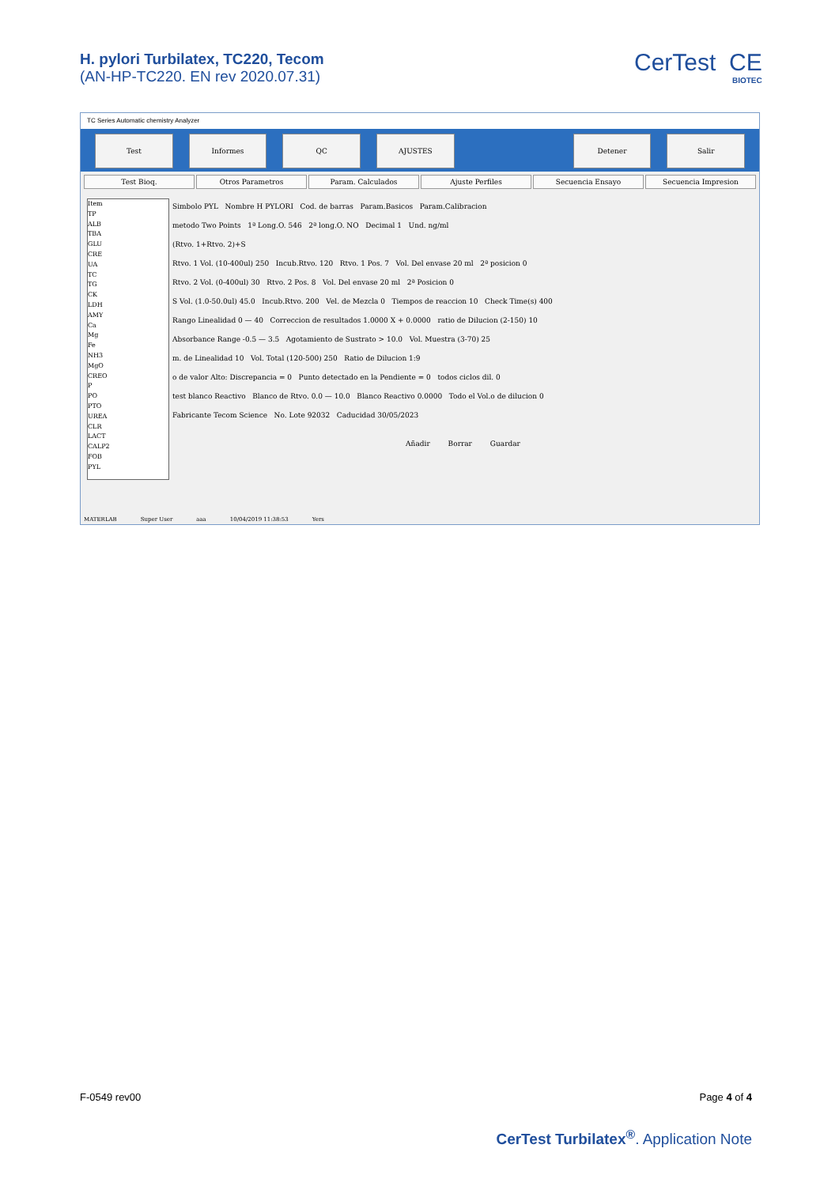H. pylori Turbilatex, TC220, Tecom
(AN-HP-TC220. EN rev 2020.07.31)
CerTest CE
BIOTEC
TC Series Automatic chemistry Analyzer
Test Informes QC AJUSTES Detener Salir
Test Bioq. Otros Parametros Param. Calculados Ajuste Perfiles Secuencia Ensayo Secuencia Impresion
Item
TP
ALB
TBA
GLU
CRE
UA
TC
TG
CK
LDH
AMY
Ca
Mg
Fe
NH3
MgO
CREO
P
PO
PTO
UREA
CLR
LACT
CALP2
FOB
PYL
Simbolo PYL Nombre H PYLORI Cod. de barras Param.Basicos Param.Calibracion
metodo Two Points 1ª Long.O. 546 2ª long.O. NO Decimal 1 Und. ng/ml
(Rtvo. 1+Rtvo. 2)+S
Rtvo. 1 Vol. (10-400ul) 250 Incub.Rtvo. 120 Rtvo. 1 Pos. 7 Vol. Del envase 20 ml 2ª posicion 0
Rtvo. 2 Vol. (0-400ul) 30 Rtvo. 2 Pos. 8 Vol. Del envase 20 ml 2ª Posicion 0
S Vol. (1.0-50.0ul) 45.0 Incub.Rtvo. 200 Vel. de Mezcla 0 Tiempos de reaccion 10 Check Time(s) 400
Rango Linealidad 0 — 40 Correccion de resultados 1.0000 X + 0.0000 ratio de Dilucion (2-150) 10
Absorbance Range -0.5 — 3.5 Agotamiento de Sustrato > 10.0 Vol. Muestra (3-70) 25
m. de Linealidad 10 Vol. Total (120-500) 250 Ratio de Dilucion 1:9
o de valor Alto: Discrepancia = 0 Punto detectado en la Pendiente = 0 todos ciclos dil. 0
test blanco Reactivo Blanco de Rtvo. 0.0 — 10.0 Blanco Reactivo 0.0000 Todo el Vol.o de dilucion 0
Fabricante Tecom Science No. Lote 92032 Caducidad 30/05/2023
Añadir Borrar Guardar
MATERLAB Super User aaa 10/04/2019 11:38:53 Yers
F-0549 rev00 Page 4 of 4
CerTest Turbilatex<sup>®</sup>. Application Note